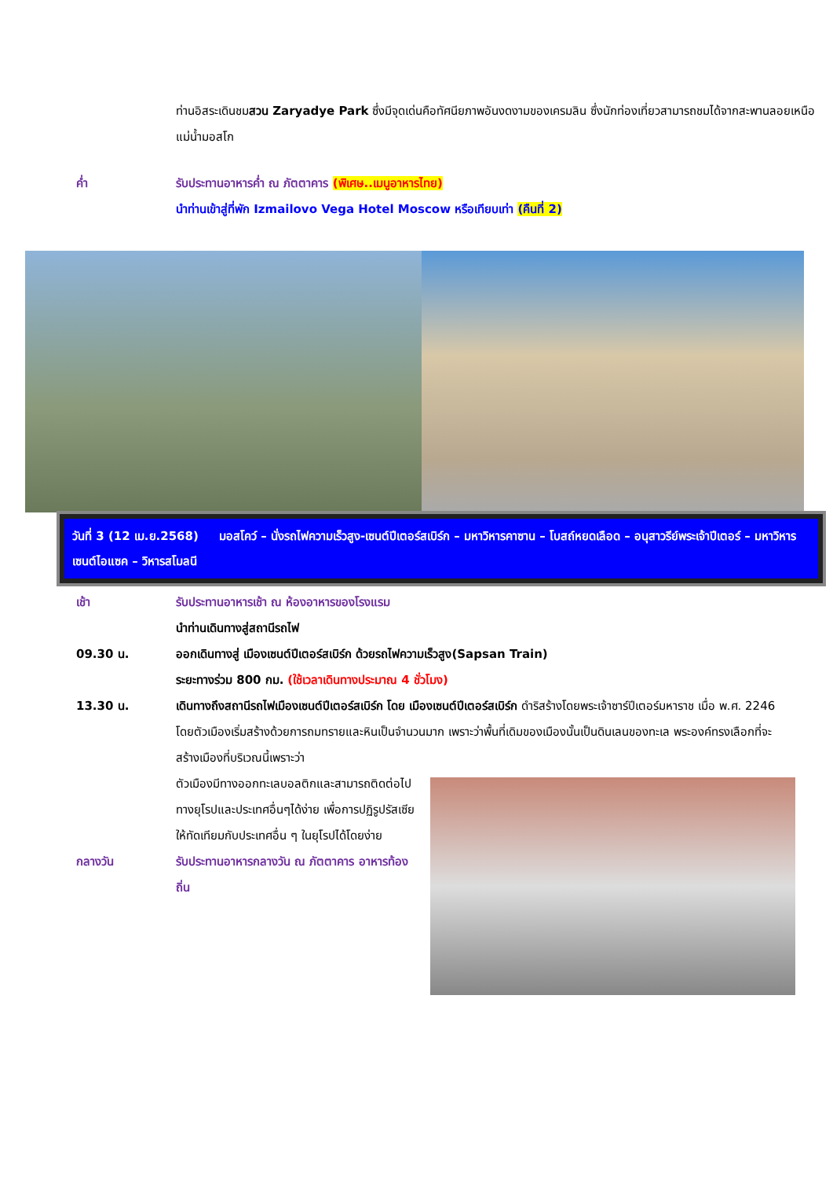ท่านอิสระเดินชมสวน Zaryadye Park ซึ่งมีจุดเด่นคือทัศนียภาพอันงดงามของเครมลิน ซึ่งนักท่องเที่ยวสามารถชมได้จากสะพานลอยเหนือแม่น้ำมอสโก
ค่ำ รับประทานอาหารค่ำ ณ ภัตตาคาร (พิเศษ..เมนูอาหารไทย)
นำท่านเข้าสู่ที่พัก Izmailovo Vega Hotel Moscow หรือเทียบเท่า (คืนที่ 2)
วันที่ 3 (12 เม.ย.2568) มอสโคว์ – นั่งรถไฟความเร็วสูง-เซนต์ปีเตอร์สเบิร์ก – มหาวิหารคาซาน – โบสถ์หยดเลือด – อนุสาวรีย์พระเจ้าปีเตอร์ – มหาวิหารเซนต์ไอแซค – วิหารสโมลนี
เช้า รับประทานอาหารเช้า ณ ห้องอาหารของโรงแรม
นำท่านเดินทางสู่สถานีรถไฟ
09.30 น. ออกเดินทางสู่ เมืองเซนต์ปีเตอร์สเบิร์ก ด้วยรถไฟความเร็วสูง(Sapsan Train)
ระยะทางร่วม 800 กม. (ใช้เวลาเดินทางประมาณ 4 ชั่วโมง)
13.30 น. เดินทางถึงสถานีรถไฟเมืองเซนต์ปีเตอร์สเบิร์ก โดย เมืองเซนต์ปีเตอร์สเบิร์ก ดำริสร้างโดยพระเจ้าซาร์ปีเตอร์มหาราช เมื่อ พ.ศ. 2246 โดยตัวเมืองเริ่มสร้างด้วยการถมทรายและหินเป็นจำนวนมาก เพราะว่าพื้นที่เดิมของเมืองนั้นเป็นดินเลนของทะเล พระองค์ทรงเลือกที่จะสร้างเมืองที่บริเวณนี้เพราะว่า
ตัวเมืองมีทางออกทะเลบอลติกและสามารถติดต่อไปทางยุโรปและประเทศอื่นๆได้ง่าย เพื่อการปฏิรูปรัสเซียให้ทัดเทียมกับประเทศอื่น ๆ ในยุโรปได้โดยง่าย
กลางวัน รับประทานอาหารกลางวัน ณ ภัตตาคาร อาหารท้องถิ่น